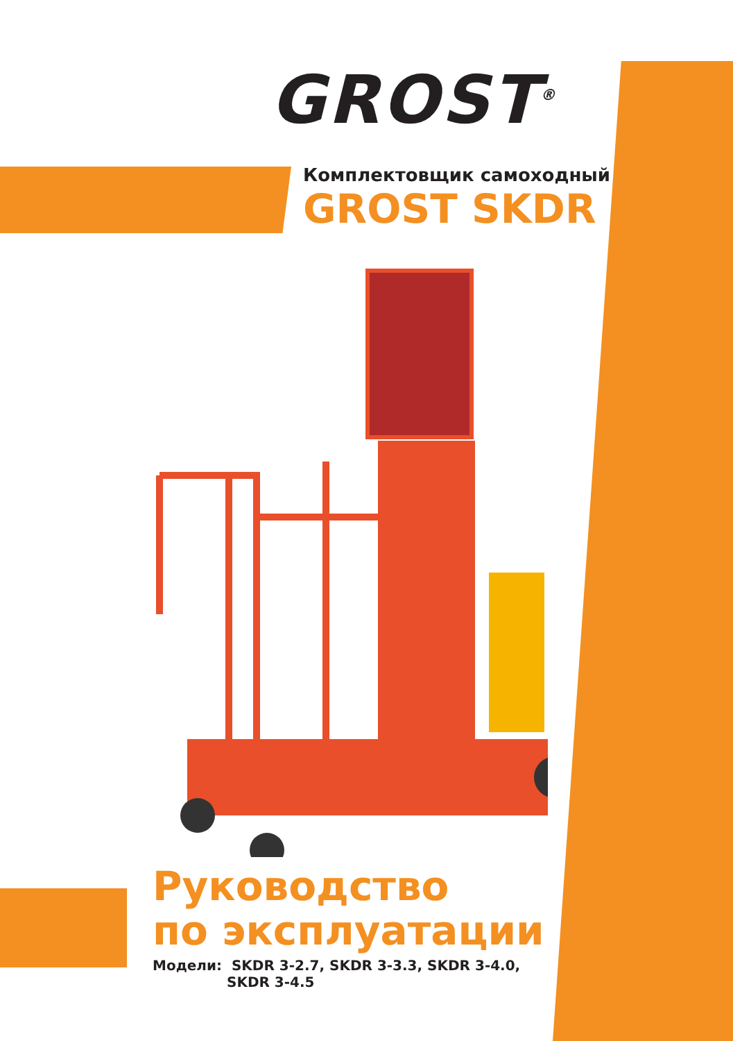GROST<sup>®</sup>
Комплектовщик самоходный
GROST SKDR
Руководство
по эксплуатации
Модели: SKDR 3-2.7, SKDR 3-3.3, SKDR 3-4.0,
SKDR 3-4.5